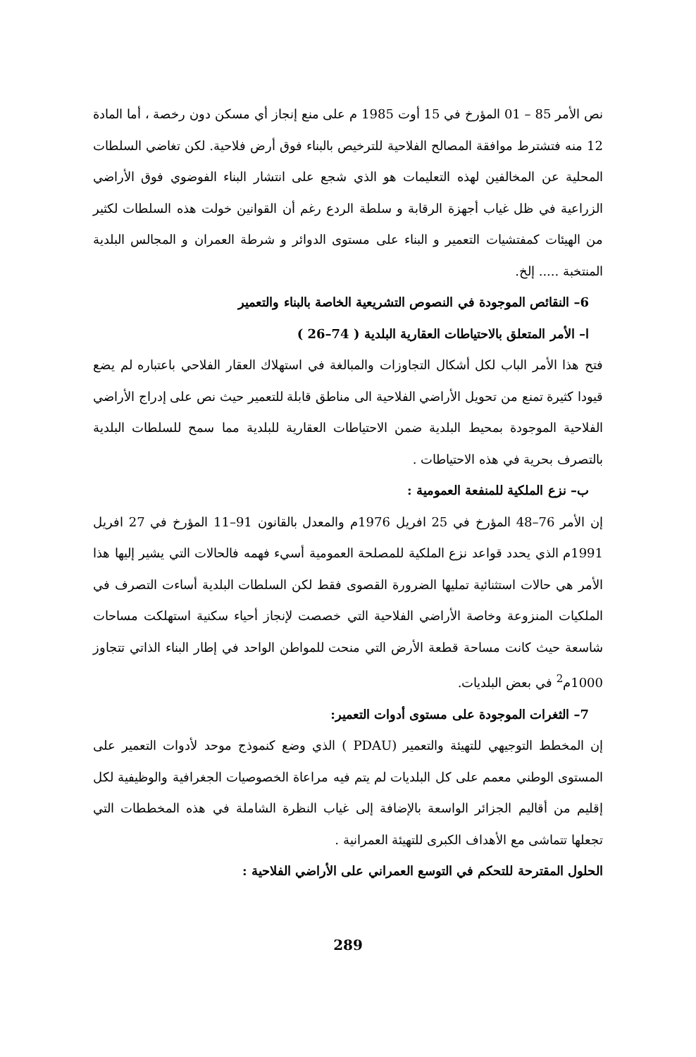نص الأمر 85 – 01 المؤرخ في 15 أوت 1985 م على منع إنجاز أي مسكن دون رخصة ، أما المادة 12 منه فتشترط موافقة المصالح الفلاحية للترخيص بالبناء فوق أرض فلاحية. لكن تغاضي السلطات المحلية عن المخالفين لهذه التعليمات هو الذي شجع على انتشار البناء الفوضوي فوق الأراضي الزراعية في ظل غياب أجهزة الرقابة و سلطة الردع رغم أن القوانين خولت هذه السلطات لكثير من الهيئات كمفتشيات التعمير و البناء على مستوى الدوائر و شرطة العمران و المجالس البلدية المنتخبة ..... إلخ.
6– النقائص الموجودة في النصوص التشريعية الخاصة بالبناء والتعمير
ا– الأمر المتعلق بالاحتياطات العقارية البلدية ( 74–26 )
فتح هذا الأمر الباب لكل أشكال التجاوزات والمبالغة في استهلاك العقار الفلاحي باعتباره لم يضع قيودا كثيرة تمنع من تحويل الأراضي الفلاحية الى مناطق قابلة للتعمير حيث نص على إدراج الأراضي الفلاحية الموجودة بمحيط البلدية ضمن الاحتياطات العقارية للبلدية مما سمح للسلطات البلدية بالتصرف بحرية في هذه الاحتياطات .
ب– نزع الملكية للمنفعة العمومية :
إن الأمر 76–48 المؤرخ في 25 افريل 1976م والمعدل بالقانون 91–11 المؤرخ في 27 افريل 1991م الذي يحدد قواعد نزع الملكية للمصلحة العمومية أسيء فهمه فالحالات التي يشير إليها هذا الأمر هي حالات استثنائية تمليها الضرورة القصوى فقط لكن السلطات البلدية أساءت التصرف في الملكيات المنزوعة وخاصة الأراضي الفلاحية التي خصصت لإنجاز أحياء سكنية استهلكت مساحات شاسعة حيث كانت مساحة قطعة الأرض التي منحت للمواطن الواحد في إطار البناء الذاتي تتجاوز 1000م<sup>2</sup> في بعض البلديات.
7– الثغرات الموجودة على مستوى أدوات التعمير:
إن المخطط التوجيهي للتهيئة والتعمير (PDAU ) الذي وضع كنموذج موحد لأدوات التعمير على المستوى الوطني معمم على كل البلديات لم يتم فيه مراعاة الخصوصيات الجغرافية والوظيفية لكل إقليم من أقاليم الجزائر الواسعة بالإضافة إلى غياب النظرة الشاملة في هذه المخططات التي تجعلها تتماشى مع الأهداف الكبرى للتهيئة العمرانية .
الحلول المقترحة للتحكم في التوسع العمراني على الأراضي الفلاحية :
289